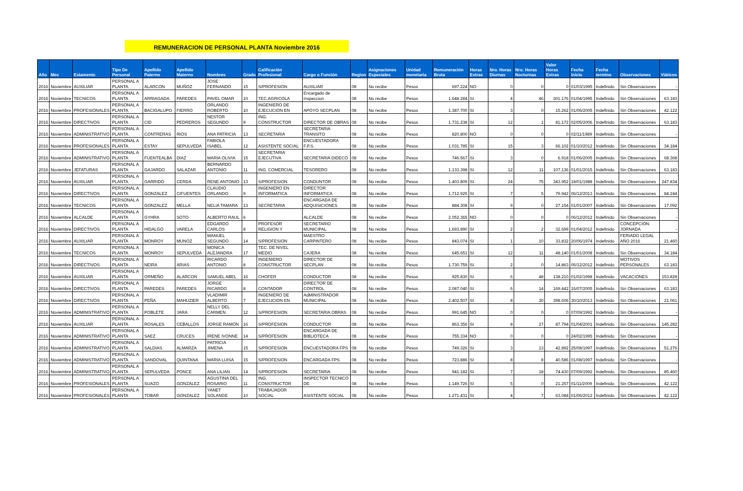REMUNERACION DE PERSONAL PLANTA Noviembre 2016
| Año | Mes | Estamento | Tipo De Personal | Apellido Paterno | Apellido Materno | Nombres | Grado | Calificación Profesional | Cargo o Función | Region | Asignaciones Especiales | Unidad monetaria | Remuneración Bruta | Horas Extras | Nro. Horas Diurnas | Nro. Horas Nocturnas | Valor Horas Extras | Fecha inicio | Fecha termino | Observaciones | Viáticos |
| --- | --- | --- | --- | --- | --- | --- | --- | --- | --- | --- | --- | --- | --- | --- | --- | --- | --- | --- | --- | --- | --- |
| 2016 | Noviembre | AUXILIAR | PERSONAL A PLANTA | ALARCON | MUÑOZ | JOSE FERNANDO | 15 | S/PROFESION | AUXILIAR | 08 | No recibe | Pesos | 697.224 | NO | 0 | 0 | 0 | 01/03/1995 | Indefinido | Sin Observaciones | - |
| 2016 | Noviembre | TECNICOS | PERSONAL A PLANTA | ARRIAGADA | PAREDES | PAVEL OMAR | 10 | TEC.AGRICOLA | Encargado de Inspeccion | 08 | No recibe | Pesos | 1.648.284 | SI | 4 | 46 | 301.176 | 01/04/1995 | Indefinido | Sin Observaciones | 63.183 |
| 2016 | Noviembre | PROFESIONALES | PERSONAL A PLANTA | BACIGALUPO | FIERRO | ORLANDO ROBERTO | 10 | INGENIERO DE EJECUCION EN | APOYO SECPLAN | 08 | No recibe | Pesos | 1.387.700 | SI | 3 | 0 | 15.262 | 01/06/2005 | Indefinido | Sin Observaciones | 42.122 |
| 2016 | Noviembre | DIRECTIVOS | PERSONAL A PLANTA | CID | PEDREROS | NESTOR SEGUNDO | 9 | ING. CONSTRUCTOR | DIRECTOR DE OBRAS | 08 | No recibe | Pesos | 1.731.238 | SI | 12 | 1 | 81.172 | 02/05/2006 | Indefinido | Sin Observaciones | 63.183 |
| 2016 | Noviembre | ADMINISTRATIVO | PERSONAL A PLANTA | CONTRERAS | RIOS | ANA PATRICIA | 13 | SECRETARIA | SECRETARIA TRANSITO | 08 | No recibe | Pesos | 820.800 | NO | 0 | 0 | 0 | 02/11/1989 | Indefinido | Sin Observaciones | - |
| 2016 | Noviembre | PROFESIONALES | PERSONAL A PLANTA | ESTAY | SEPULVEDA | FABIOLA ISABEL | 12 | ASISTENTE SOCIAL | ENCUESTADORA F.P.S. | 08 | No recibe | Pesos | 1.031.785 | SI | 15 | 3 | 66.102 | 01/10/2012 | Indefinido | Sin Observaciones | 34.184 |
| 2016 | Noviembre | ADMINISTRATIVO | PERSONAL A PLANTA | FUENTEALBA | DIAZ | MARIA OLIVIA | 15 | SECRETARIA EJECUTIVA | SECRETARIA DIDECO | 08 | No recibe | Pesos | 746.567 | SI | 3 | 0 | 6.918 | 01/06/2005 | Indefinido | Sin Observaciones | 68.368 |
| 2016 | Noviembre | JEFATURAS | PERSONAL A PLANTA | GAJARDO | SALAZAR | BERNARDO ANTONIO | 11 | ING. COMERCIAL | TESORERO | 08 | No recibe | Pesos | 1.133.398 | SI | 12 | 11 | 107.136 | 01/01/2015 | Indefinido | Sin Observaciones | 63.183 |
| 2016 | Noviembre | AUXILIAR | PERSONAL A PLANTA | GARRIDO | CERDA | RENE ANTONIO | 13 | S/PROFESION | CONDUNTOR | 08 | No recibe | Pesos | 1.403.809 | SI | 24 | 75 | 343.952 | 18/01/1988 | Indefinido | Sin Observaciones | 247.834 |
| 2016 | Noviembre | DIRECTIVOS | PERSONAL A PLANTA | GONZALEZ | CIFUENTES | CLAUDIO ORLANDO | 9 | INGENIERO EN INFORMATICA | DIRECTOR INFORMATICA | 08 | No recibe | Pesos | 1.712.925 | SI | 7 | 5 | 79.942 | 06/12/2013 | Indefinido | Sin Observaciones | 84.244 |
| 2016 | Noviembre | TECNICOS | PERSONAL A PLANTA | GONZALEZ | MELLA | NELIA TAMARA | 13 | SECRETARIA | ENCARGADA DE ADQUISICIONES | 08 | No recibe | Pesos | 884.308 | SI | 9 | 0 | 27.154 | 01/01/2007 | Indefinido | Sin Observaciones | 17.092 |
| 2016 | Noviembre | ALCALDE | PERSONAL A PLANTA | GYHRA | SOTO | ALBERTO RAUL | 6 | | ALCALDE | 08 | No recibe | Pesos | 2.052.365 | NO | 0 | 0 | 0 | 06/12/2012 | Indefinido | Sin Observaciones | - |
| 2016 | Noviembre | DIRECTIVOS | PERSONAL A PLANTA | HIDALGO | VARELA | EDGARDO CARLOS | 8 | PROFESOR RELIGION Y | SECRETARIO MUNICIPAL | 08 | No recibe | Pesos | 1.693.890 | SI | 2 | 2 | 32.699 | 01/04/2012 | Indefinido | CONCEPCION: JORNADA | - |
| 2016 | Noviembre | AUXILIAR | PERSONAL A PLANTA | MONROY | MUNOZ | MANUEL SEGUNDO | 14 | S/PROFESION | MAESTRO CARPINTERO | 08 | No recibe | Pesos | 843.074 | SI | 1 | 10 | 33.832 | 20/06/1974 | Indefinido | FERIADO LEGAL AÑO 2016 | 21.460 |
| 2016 | Noviembre | TECNICOS | PERSONAL A PLANTA | MONROY | SEPULVEDA | MONICA ALEJANDRA | 17 | TEC. DE NIVEL MEDIO | CAJERA | 08 | No recibe | Pesos | 645.651 | SI | 12 | 11 | 48.140 | 01/01/2008 | Indefinido | Sin Observaciones | 34.184 |
| 2016 | Noviembre | DIRECTIVOS | PERSONAL A PLANTA | NEIRA | ARIAS | RICARDO ANTONIO | 8 | INGENIERO CONSTRUCTOR | DIRECTOR DE SECPLAN | 08 | No recibe | Pesos | 1.730.759 | SI | 2 | 0 | 14.863 | 06/12/2012 | Indefinido | MOTIVOS PERSONALES | 63.183 |
| 2016 | Noviembre | AUXILIAR | PERSONAL A PLANTA | ORMEÑO | ALARCON | SAMUEL ABEL | 16 | CHOFER | CONDUCTOR | 08 | No recibe | Pesos | 925.830 | SI | 6 | 48 | 138.210 | 01/02/1998 | Indefinido | VACACIONES | 153.828 |
| 2016 | Noviembre | DIRECTIVOS | PERSONAL A PLANTA | PAREDES | PAREDES | JORGE RICARDO | 8 | CONTADOR | DIRECTOR DE CONTROL | 08 | No recibe | Pesos | 2.087.040 | SI | 6 | 14 | 169.442 | 16/07/2005 | Indefinido | Sin Observaciones | 63.183 |
| 2016 | Noviembre | DIRECTIVOS | PERSONAL A PLANTA | PEÑA | MAHUZIER | VLADIMIR ALBERTO | 7 | INGENIERO DE EJECUCION EN | AdMINISTRADOR MUNICIPAL | 08 | No recibe | Pesos | 2.402.507 | SI | 8 | 30 | 398.606 | 30/10/2013 | Indefinido | Sin Observaciones | 21.061 |
| 2016 | Noviembre | ADMINISTRATIVO | PERSONAL A PLANTA | POBLETE | JARA | NELLY DEL CARMEN | 12 | S/PROFESION | SECRETARIA OBRAS | 08 | No recibe | Pesos | 991.645 | NO | 0 | 0 | 0 | 07/09/1992 | Indefinido | Sin Observaciones | - |
| 2016 | Noviembre | AUXILIAR | PERSONAL A PLANTA | ROSALES | CEBALLOS | JORGE RAMON | 16 | S/PROFESION | CONDUCTOR | 08 | No recibe | Pesos | 863.356 | SI | 8 | 27 | 87.794 | 01/04/2001 | Indefinido | Sin Observaciones | 145.282 |
| 2016 | Noviembre | ADMINISTRATIVO | PERSONAL A PLANTA | SAEZ | CRUCES | IRENE IVONNE | 14 | S/PROFESION | ENCARGADA DE BIBLIOTECA | 08 | No recibe | Pesos | 755.334 | NO | 0 | 0 | 0 | 24/02/1995 | Indefinido | Sin Observaciones | - |
| 2016 | Noviembre | ADMINISTRATIVO | PERSONAL A PLANTA | SALDIAS | ALMARZA | PATRICIA JIMENA | 15 | S/PROFESION | ENCUESTADORA FPS | 08 | No recibe | Pesos | 749.326 | SI | 3 | 13 | 42.892 | 25/08/1997 | Indefinido | Sin Observaciones | 51.276 |
| 2016 | Noviembre | ADMINISTRATIVO | PERSONAL A PLANTA | SANDOVAL | QUINTANA | MARIA LUISA | 15 | S/PROFESION | ENCARGADA FPS | 08 | No recibe | Pesos | 723.886 | SI | 8 | 8 | 40.586 | 01/08/1997 | Indefinido | Sin Observaciones | - |
| 2016 | Noviembre | ADMINISTRATIVO | PERSONAL A PLANTA | SEPULVEDA | PONCE | ANA LILIAN | 14 | S/PROFESION | SECRETARIA | 08 | No recibe | Pesos | 941.182 | SI | 7 | 18 | 74.430 | 07/09/1992 | Indefinido | Sin Observaciones | 85.460 |
| 2016 | Noviembre | PROFESIONALES | PERSONAL A PLANTA | SUAZO | GONZALEZ | AGUSTINA DEL ROSARIO | 11 | ING. CONSTRUCTOR | INSPECTOR TECNICO DE | 08 | No recibe | Pesos | 1.149.726 | SI | 5 | 0 | 21.257 | 01/11/2009 | Indefinido | Sin Observaciones | 42.122 |
| 2016 | Noviembre | PROFESIONALES | PERSONAL A PLANTA | TOBAR | GONZALEZ | YANET SOLANGE | 10 | TRABAJADOR SOCIAL | ASISTENTE SOCIAL | 08 | No recibe | Pesos | 1.271.431 | SI | 4 | 7 | 63.084 | 01/06/2012 | Indefinido | Sin Observaciones | 42.122 |